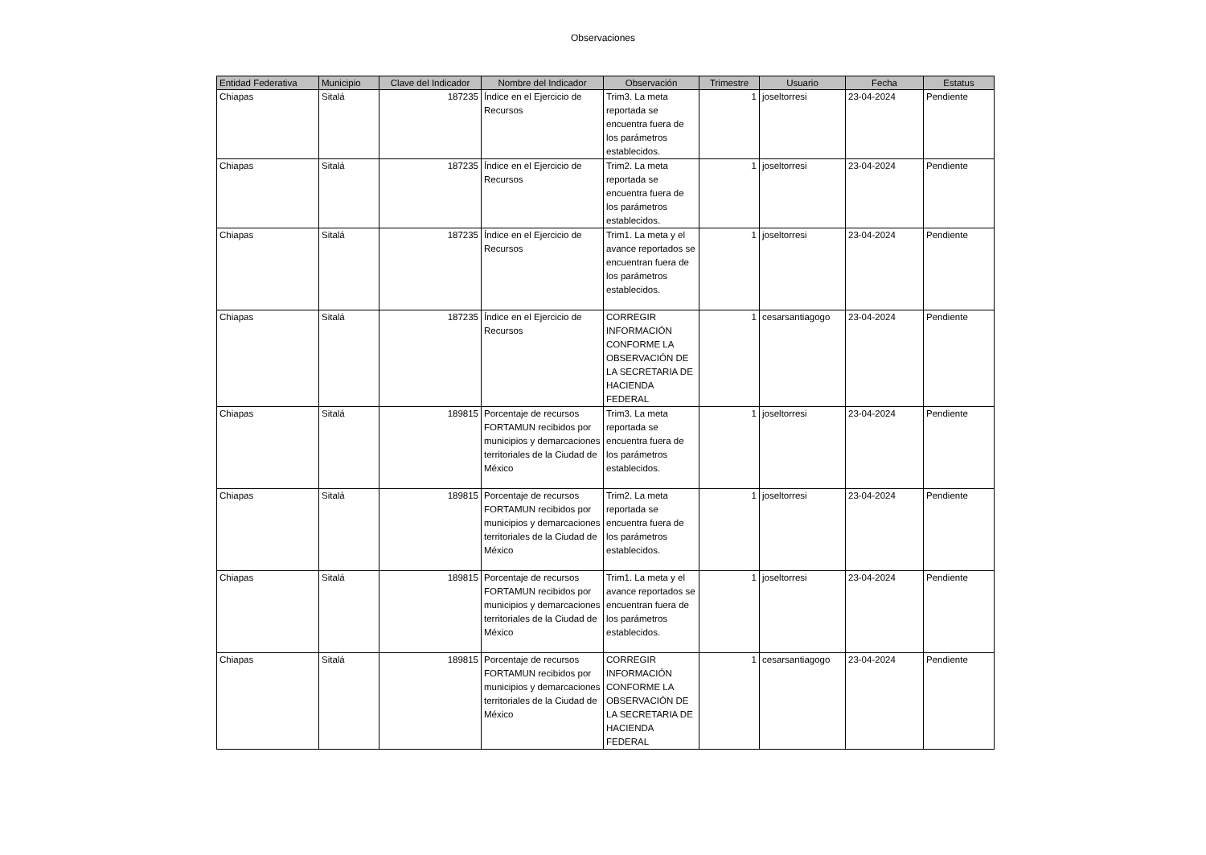Observaciones
| Entidad Federativa | Municipio | Clave del Indicador | Nombre del Indicador | Observación | Trimestre | Usuario | Fecha | Estatus |
| --- | --- | --- | --- | --- | --- | --- | --- | --- |
| Chiapas | Sitalá | 187235 | Índice en el Ejercicio de Recursos | Trim3. La meta reportada se encuentra fuera de los parámetros establecidos. | 1 | joseltorresi | 23-04-2024 | Pendiente |
| Chiapas | Sitalá | 187235 | Índice en el Ejercicio de Recursos | Trim2. La meta reportada se encuentra fuera de los parámetros establecidos. | 1 | joseltorresi | 23-04-2024 | Pendiente |
| Chiapas | Sitalá | 187235 | Índice en el Ejercicio de Recursos | Trim1. La meta y el avance reportados se encuentran fuera de los parámetros establecidos. | 1 | joseltorresi | 23-04-2024 | Pendiente |
| Chiapas | Sitalá | 187235 | Índice en el Ejercicio de Recursos | CORREGIR INFORMACIÓN CONFORME LA OBSERVACIÓN DE LA SECRETARIA DE HACIENDA FEDERAL | 1 | cesarsantiagogo | 23-04-2024 | Pendiente |
| Chiapas | Sitalá | 189815 | Porcentaje de recursos FORTAMUN recibidos por municipios y demarcaciones territoriales de la Ciudad de México | Trim3. La meta reportada se encuentra fuera de los parámetros establecidos. | 1 | joseltorresi | 23-04-2024 | Pendiente |
| Chiapas | Sitalá | 189815 | Porcentaje de recursos FORTAMUN recibidos por municipios y demarcaciones territoriales de la Ciudad de México | Trim2. La meta reportada se encuentra fuera de los parámetros establecidos. | 1 | joseltorresi | 23-04-2024 | Pendiente |
| Chiapas | Sitalá | 189815 | Porcentaje de recursos FORTAMUN recibidos por municipios y demarcaciones territoriales de la Ciudad de México | Trim1. La meta y el avance reportados se encuentran fuera de los parámetros establecidos. | 1 | joseltorresi | 23-04-2024 | Pendiente |
| Chiapas | Sitalá | 189815 | Porcentaje de recursos FORTAMUN recibidos por municipios y demarcaciones territoriales de la Ciudad de México | CORREGIR INFORMACIÓN CONFORME LA OBSERVACIÓN DE LA SECRETARIA DE HACIENDA FEDERAL | 1 | cesarsantiagogo | 23-04-2024 | Pendiente |